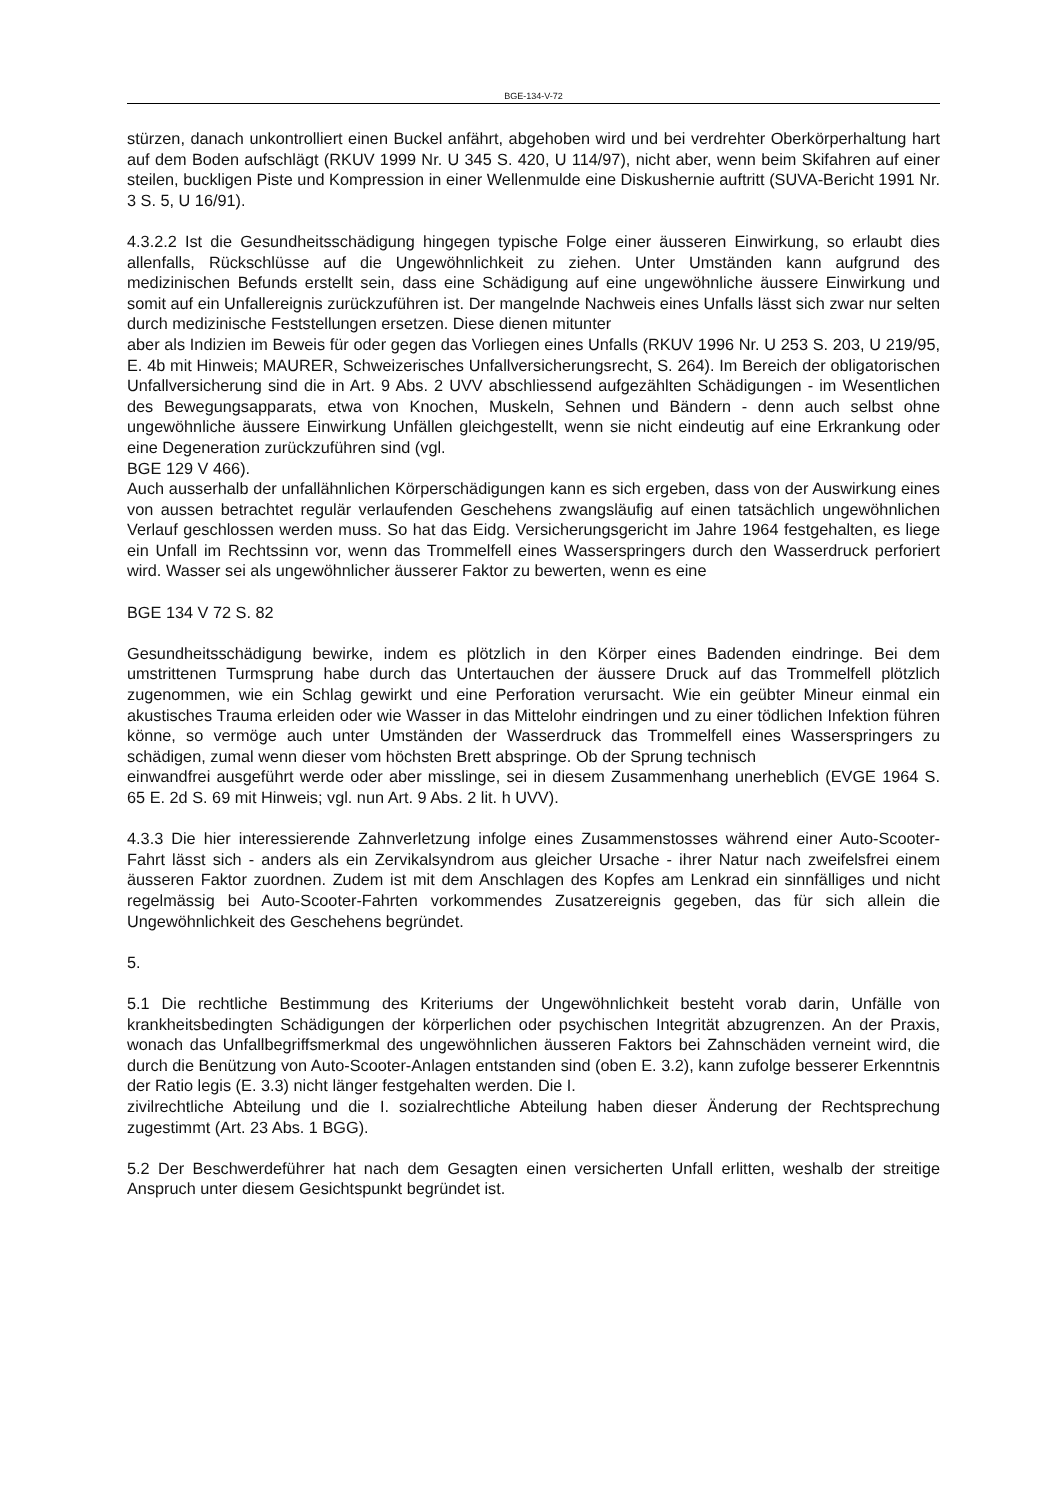BGE-134-V-72
stürzen, danach unkontrolliert einen Buckel anfährt, abgehoben wird und bei verdrehter Oberkörperhaltung hart auf dem Boden aufschlägt (RKUV 1999 Nr. U 345 S. 420, U 114/97), nicht aber, wenn beim Skifahren auf einer steilen, buckligen Piste und Kompression in einer Wellenmulde eine Diskushernie auftritt (SUVA-Bericht 1991 Nr. 3 S. 5, U 16/91).
4.3.2.2 Ist die Gesundheitsschädigung hingegen typische Folge einer äusseren Einwirkung, so erlaubt dies allenfalls, Rückschlüsse auf die Ungewöhnlichkeit zu ziehen. Unter Umständen kann aufgrund des medizinischen Befunds erstellt sein, dass eine Schädigung auf eine ungewöhnliche äussere Einwirkung und somit auf ein Unfallereignis zurückzuführen ist. Der mangelnde Nachweis eines Unfalls lässt sich zwar nur selten durch medizinische Feststellungen ersetzen. Diese dienen mitunter
aber als Indizien im Beweis für oder gegen das Vorliegen eines Unfalls (RKUV 1996 Nr. U 253 S. 203, U 219/95, E. 4b mit Hinweis; MAURER, Schweizerisches Unfallversicherungsrecht, S. 264). Im Bereich der obligatorischen Unfallversicherung sind die in Art. 9 Abs. 2 UVV abschliessend aufgezählten Schädigungen - im Wesentlichen des Bewegungsapparats, etwa von Knochen, Muskeln, Sehnen und Bändern - denn auch selbst ohne ungewöhnliche äussere Einwirkung Unfällen gleichgestellt, wenn sie nicht eindeutig auf eine Erkrankung oder eine Degeneration zurückzuführen sind (vgl.
BGE 129 V 466).
Auch ausserhalb der unfallähnlichen Körperschädigungen kann es sich ergeben, dass von der Auswirkung eines von aussen betrachtet regulär verlaufenden Geschehens zwangsläufig auf einen tatsächlich ungewöhnlichen Verlauf geschlossen werden muss. So hat das Eidg. Versicherungsgericht im Jahre 1964 festgehalten, es liege ein Unfall im Rechtssinn vor, wenn das Trommelfell eines Wasserspringers durch den Wasserdruck perforiert wird. Wasser sei als ungewöhnlicher äusserer Faktor zu bewerten, wenn es eine
BGE 134 V 72 S. 82
Gesundheitsschädigung bewirke, indem es plötzlich in den Körper eines Badenden eindringe. Bei dem umstrittenen Turmsprung habe durch das Untertauchen der äussere Druck auf das Trommelfell plötzlich zugenommen, wie ein Schlag gewirkt und eine Perforation verursacht. Wie ein geübter Mineur einmal ein akustisches Trauma erleiden oder wie Wasser in das Mittelohr eindringen und zu einer tödlichen Infektion führen könne, so vermöge auch unter Umständen der Wasserdruck das Trommelfell eines Wasserspringers zu schädigen, zumal wenn dieser vom höchsten Brett abspringe. Ob der Sprung technisch
einwandfrei ausgeführt werde oder aber misslinge, sei in diesem Zusammenhang unerheblich (EVGE 1964 S. 65 E. 2d S. 69 mit Hinweis; vgl. nun Art. 9 Abs. 2 lit. h UVV).
4.3.3 Die hier interessierende Zahnverletzung infolge eines Zusammenstosses während einer Auto-Scooter-Fahrt lässt sich - anders als ein Zervikalsyndrom aus gleicher Ursache - ihrer Natur nach zweifelsfrei einem äusseren Faktor zuordnen. Zudem ist mit dem Anschlagen des Kopfes am Lenkrad ein sinnfälliges und nicht regelmässig bei Auto-Scooter-Fahrten vorkommendes Zusatzereignis gegeben, das für sich allein die Ungewöhnlichkeit des Geschehens begründet.
5.
5.1 Die rechtliche Bestimmung des Kriteriums der Ungewöhnlichkeit besteht vorab darin, Unfälle von krankheitsbedingten Schädigungen der körperlichen oder psychischen Integrität abzugrenzen. An der Praxis, wonach das Unfallbegriffsmerkmal des ungewöhnlichen äusseren Faktors bei Zahnschäden verneint wird, die durch die Benützung von Auto-Scooter-Anlagen entstanden sind (oben E. 3.2), kann zufolge besserer Erkenntnis der Ratio legis (E. 3.3) nicht länger festgehalten werden. Die I.
zivilrechtliche Abteilung und die I. sozialrechtliche Abteilung haben dieser Änderung der Rechtsprechung zugestimmt (Art. 23 Abs. 1 BGG).
5.2 Der Beschwerdeführer hat nach dem Gesagten einen versicherten Unfall erlitten, weshalb der streitige Anspruch unter diesem Gesichtspunkt begründet ist.